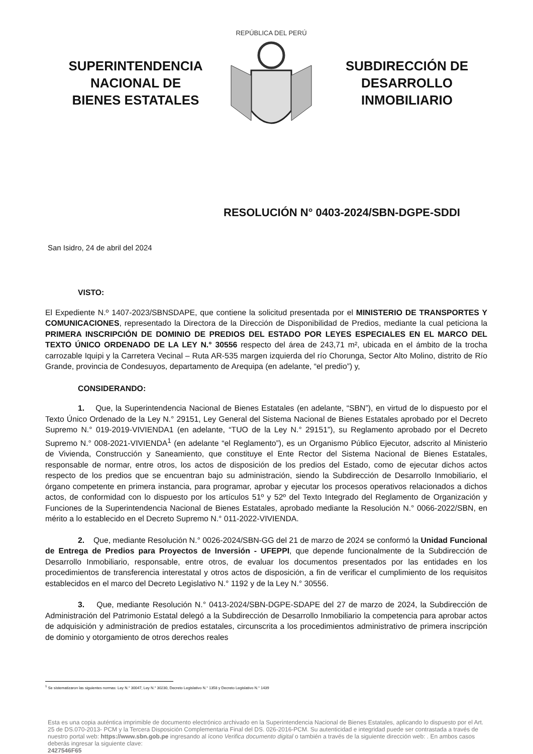SUPERINTENDENCIA
NACIONAL DE
BIENES ESTATALES
REPÚBLICA DEL PERÚ
SUBDIRECCIÓN DE
DESARROLLO
INMOBILIARIO
RESOLUCIÓN N° 0403-2024/SBN-DGPE-SDDI
San Isidro, 24 de abril del 2024
VISTO:
El Expediente N.º 1407-2023/SBNSDAPE, que contiene la solicitud presentada por el MINISTERIO DE TRANSPORTES Y COMUNICACIONES, representado la Directora de la Dirección de Disponibilidad de Predios, mediante la cual peticiona la PRIMERA INSCRIPCIÓN DE DOMINIO DE PREDIOS DEL ESTADO POR LEYES ESPECIALES EN EL MARCO DEL TEXTO ÚNICO ORDENADO DE LA LEY N.° 30556 respecto del área de 243,71 m², ubicada en el ámbito de la trocha carrozable Iquipi y la Carretera Vecinal – Ruta AR-535 margen izquierda del río Chorunga, Sector Alto Molino, distrito de Río Grande, provincia de Condesuyos, departamento de Arequipa (en adelante, “el predio”) y,
CONSIDERANDO:
1. Que, la Superintendencia Nacional de Bienes Estatales (en adelante, “SBN”), en virtud de lo dispuesto por el Texto Único Ordenado de la Ley N.° 29151, Ley General del Sistema Nacional de Bienes Estatales aprobado por el Decreto Supremo N.° 019-2019-VIVIENDA1 (en adelante, “TUO de la Ley N.° 29151”), su Reglamento aprobado por el Decreto Supremo N.° 008-2021-VIVIENDA<sup>1</sup> (en adelante “el Reglamento”), es un Organismo Público Ejecutor, adscrito al Ministerio de Vivienda, Construcción y Saneamiento, que constituye el Ente Rector del Sistema Nacional de Bienes Estatales, responsable de normar, entre otros, los actos de disposición de los predios del Estado, como de ejecutar dichos actos respecto de los predios que se encuentran bajo su administración, siendo la Subdirección de Desarrollo Inmobiliario, el órgano competente en primera instancia, para programar, aprobar y ejecutar los procesos operativos relacionados a dichos actos, de conformidad con lo dispuesto por los artículos 51º y 52º del Texto Integrado del Reglamento de Organización y Funciones de la Superintendencia Nacional de Bienes Estatales, aprobado mediante la Resolución N.° 0066-2022/SBN, en mérito a lo establecido en el Decreto Supremo N.° 011-2022-VIVIENDA.
2. Que, mediante Resolución N.° 0026-2024/SBN-GG del 21 de marzo de 2024 se conformó la Unidad Funcional de Entrega de Predios para Proyectos de Inversión - UFEPPI, que depende funcionalmente de la Subdirección de Desarrollo Inmobiliario, responsable, entre otros, de evaluar los documentos presentados por las entidades en los procedimientos de transferencia interestatal y otros actos de disposición, a fin de verificar el cumplimiento de los requisitos establecidos en el marco del Decreto Legislativo N.° 1192 y de la Ley N.° 30556.
3. Que, mediante Resolución N.° 0413-2024/SBN-DGPE-SDAPE del 27 de marzo de 2024, la Subdirección de Administración del Patrimonio Estatal delegó a la Subdirección de Desarrollo Inmobiliario la competencia para aprobar actos de adquisición y administración de predios estatales, circunscrita a los procedimientos administrativo de primera inscripción de dominio y otorgamiento de otros derechos reales
<sup>1</sup> Se sistematizaron las siguientes normas: Ley N.° 30047, Ley N.° 30230, Decreto Legislativo N.° 1358 y Decreto Legislativo N.° 1439
Esta es una copia auténtica imprimible de documento electrónico archivado en la Superintendencia Nacional de Bienes Estatales, aplicando lo dispuesto por el Art. 25 de DS.070-2013- PCM y la Tercera Disposición Complementaria Final del DS. 026-2016-PCM. Su autenticidad e integridad puede ser contrastada a través de nuestro portal web: https://www.sbn.gob.pe ingresando al ícono Verifica documento digital o también a través de la siguiente dirección web: . En ambos casos deberás ingresar la siguiente clave:
2427546F65